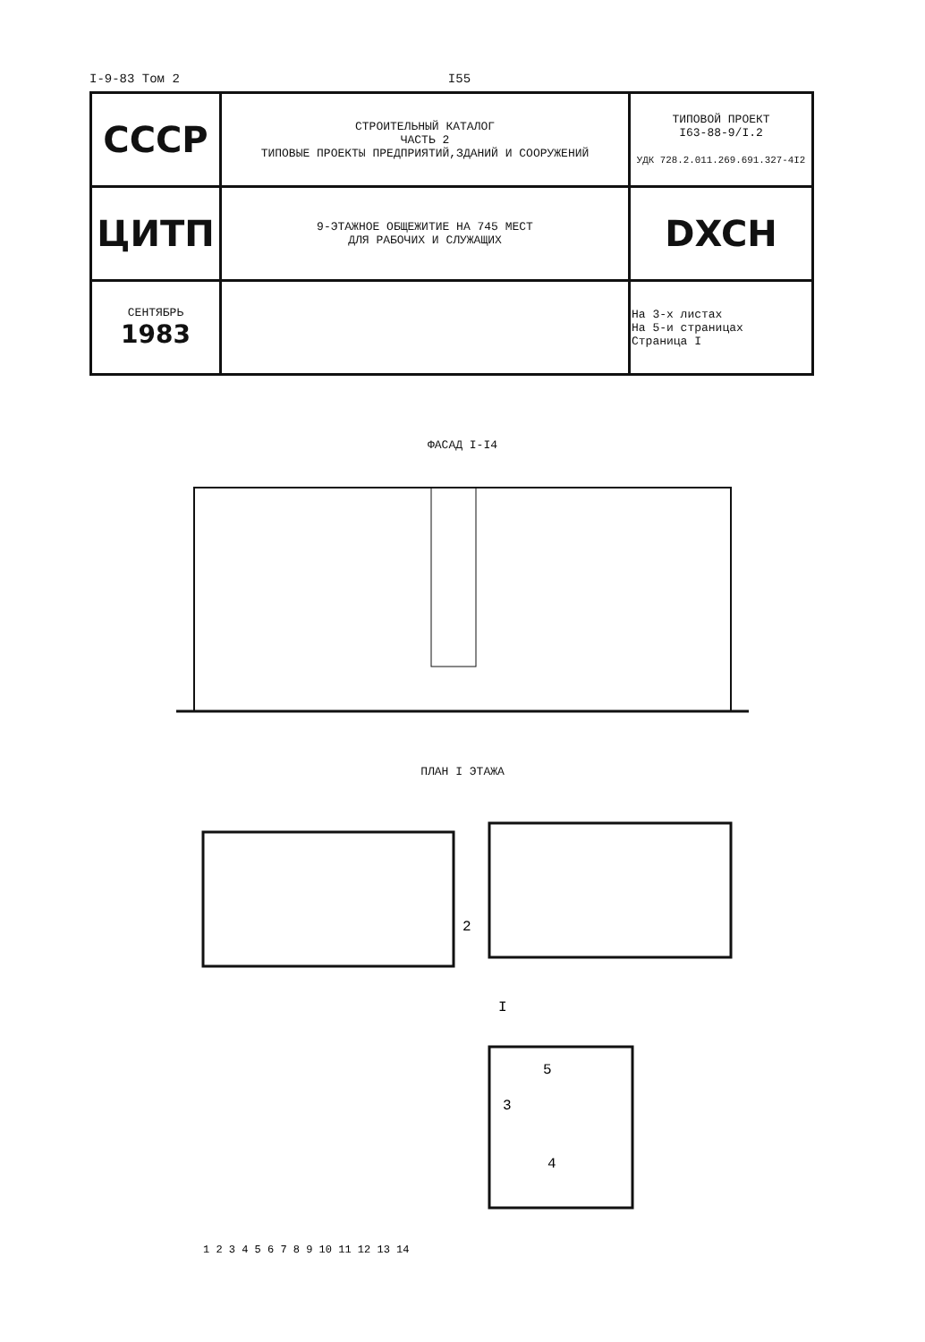I-9-83 Том 2 I55
| СССР | СТРОИТЕЛЬНЫЙ КАТАЛОГ ЧАСТЬ 2 ТИПОВЫЕ ПРОЕКТЫ ПРЕДПРИЯТИЙ,ЗДАНИЙ И СООРУЖЕНИЙ | ТИПОВОЙ ПРОЕКТ I63-88-9/I.2 УДК 728.2.011.269.691.327-4I2 |
| ЦИТП | 9-ЭТАЖНОЕ ОБЩЕЖИТИЕ НА 745 МЕСТ ДЛЯ РАБОЧИХ И СЛУЖАЩИХ | DXCH |
| СЕНТЯБРЬ 1983 | | На 3-х листах На 5-и страницах Страница I |
ФАСАД I-I4
ПЛАН I ЭТАЖА
I
5
3
4
2
1 2 3 4 5 6 7 8 9 10 11 12 13 14